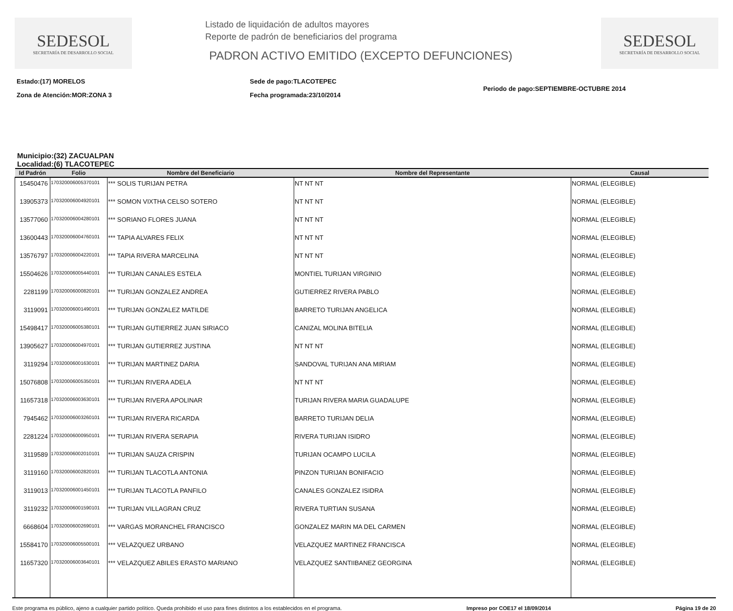SEDESOL
SECRETARÍA DE DESARROLLO SOCIAL
Listado de liquidación de adultos mayores
Reporte de padrón de beneficiarios del programa
PADRON ACTIVO EMITIDO (EXCEPTO DEFUNCIONES)
SEDESOL
SECRETARÍA DE DESARROLLO SOCIAL
Estado:(17) MORELOS
Zona de Atención:MOR:ZONA 3
Sede de pago:TLACOTEPEC
Fecha programada:23/10/2014
Periodo de pago:SEPTIEMBRE-OCTUBRE 2014
Municipio:(32) ZACUALPAN
Localidad:(6) TLACOTEPEC
| Id Padrón | Folio | Nombre del Beneficiario | Nombre del Representante | Causal |
| --- | --- | --- | --- | --- |
| 15450476 | 170320006005370101 | *** SOLIS TURIJAN PETRA | NT NT NT | NORMAL (ELEGIBLE) |
| 13905373 | 170320006004920101 | *** SOMON VIXTHA CELSO SOTERO | NT NT NT | NORMAL (ELEGIBLE) |
| 13577060 | 170320006004280101 | *** SORIANO FLORES JUANA | NT NT NT | NORMAL (ELEGIBLE) |
| 13600443 | 170320006004760101 | *** TAPIA ALVARES FELIX | NT NT NT | NORMAL (ELEGIBLE) |
| 13576797 | 170320006004220101 | *** TAPIA RIVERA MARCELINA | NT NT NT | NORMAL (ELEGIBLE) |
| 15504626 | 170320006005440101 | *** TURIJAN CANALES ESTELA | MONTIEL TURIJAN VIRGINIO | NORMAL (ELEGIBLE) |
| 2281199 | 170320006000820101 | *** TURIJAN GONZALEZ ANDREA | GUTIERREZ RIVERA PABLO | NORMAL (ELEGIBLE) |
| 3119091 | 170320006001490101 | *** TURIJAN GONZALEZ MATILDE | BARRETO TURIJAN ANGELICA | NORMAL (ELEGIBLE) |
| 15498417 | 170320006005380101 | *** TURIJAN GUTIERREZ JUAN SIRIACO | CANIZAL MOLINA BITELIA | NORMAL (ELEGIBLE) |
| 13905627 | 170320006004970101 | *** TURIJAN GUTIERREZ JUSTINA | NT NT NT | NORMAL (ELEGIBLE) |
| 3119294 | 170320006001630101 | *** TURIJAN MARTINEZ DARIA | SANDOVAL TURIJAN ANA MIRIAM | NORMAL (ELEGIBLE) |
| 15076808 | 170320006005350101 | *** TURIJAN RIVERA ADELA | NT NT NT | NORMAL (ELEGIBLE) |
| 11657318 | 170320006003630101 | *** TURIJAN RIVERA APOLINAR | TURIJAN RIVERA MARIA GUADALUPE | NORMAL (ELEGIBLE) |
| 7945462 | 170320006003260101 | *** TURIJAN RIVERA RICARDA | BARRETO TURIJAN DELIA | NORMAL (ELEGIBLE) |
| 2281224 | 170320006000950101 | *** TURIJAN RIVERA SERAPIA | RIVERA TURIJAN ISIDRO | NORMAL (ELEGIBLE) |
| 3119589 | 170320006002010101 | *** TURIJAN SAUZA CRISPIN | TURIJAN OCAMPO LUCILA | NORMAL (ELEGIBLE) |
| 3119160 | 170320006002820101 | *** TURIJAN TLACOTLA ANTONIA | PINZON TURIJAN BONIFACIO | NORMAL (ELEGIBLE) |
| 3119013 | 170320006001450101 | *** TURIJAN TLACOTLA PANFILO | CANALES GONZALEZ ISIDRA | NORMAL (ELEGIBLE) |
| 3119232 | 170320006001590101 | *** TURIJAN VILLAGRAN CRUZ | RIVERA TURTIAN SUSANA | NORMAL (ELEGIBLE) |
| 6668604 | 170320006002690101 | *** VARGAS MORANCHEL FRANCISCO | GONZALEZ MARIN MA DEL CARMEN | NORMAL (ELEGIBLE) |
| 15584170 | 170320006005500101 | *** VELAZQUEZ URBANO | VELAZQUEZ MARTINEZ FRANCISCA | NORMAL (ELEGIBLE) |
| 11657320 | 170320006003640101 | *** VELAZQUEZ ABILES ERASTO MARIANO | VELAZQUEZ SANTIIBANEZ GEORGINA | NORMAL (ELEGIBLE) |
Este programa es público, ajeno a cualquier partido político. Queda prohibido el uso para fines distintos a los establecidos en el programa. Impreso por COE17 el 18/09/2014 Página 19 de 20